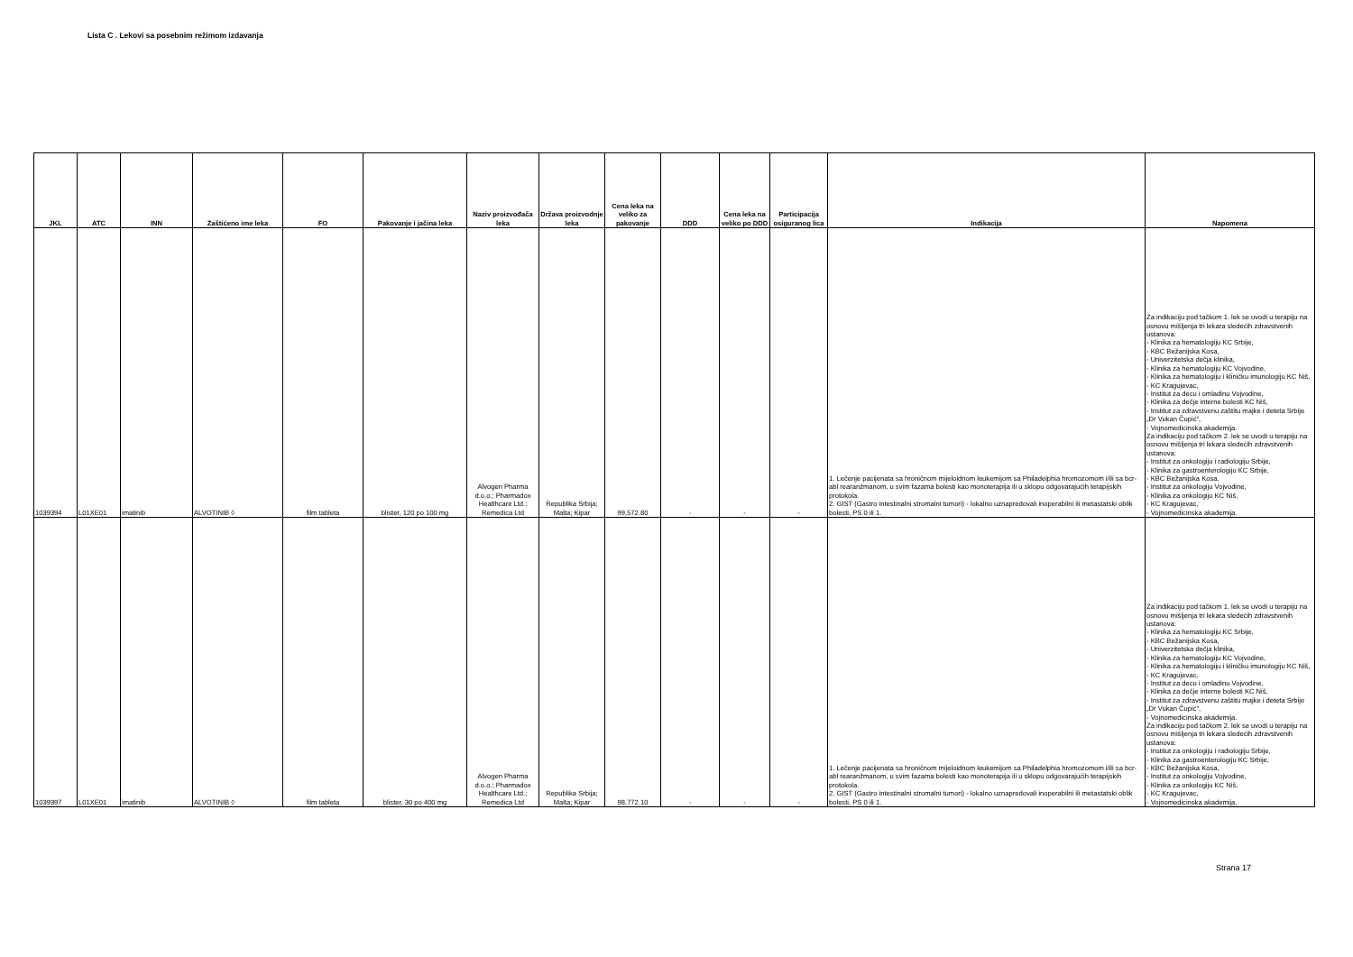Lista C . Lekovi sa posebnim režimom izdavanja
| JKL | ATC | INN | Zaštićeno ime leka | FO | Pakovanje i jačina leka | Naziv proizvođača leka | Država proizvodnje leka | Cena leka na veliko za pakovanje | DDD | Cena leka na veliko po DDD | Participacija osiguranog lica | Indikacija | Napomena |
| --- | --- | --- | --- | --- | --- | --- | --- | --- | --- | --- | --- | --- | --- |
| 1039394 | L01XE01 | imatinib | ALVOTINIB ◊ | film tableta | blister, 120 po 100 mg | Alvogen Pharma d.o.o.; Pharmadox Healthcare Ltd.; Remedica Ltd | Republika Srbija; Malta; Kipar | 99,572.80 | - | - | - | 1. Lečenje pacijenata sa hroničnom mijeloidnom leukemijom sa Philadelphia hromozomom i/ili sa bcr-abl rearanžmanom, u svim fazama bolesti kao monoterapija ili u sklopu odgovarajućih terapijskih protokola. 2. GIST (Gastro intestinalni stromalni tumori) - lokalno uznapredovali inoperabilni ili metastatski oblik bolesti, PS 0 ili 1. | Za indikaciju pod tačkom 1. lek se uvodi u terapiju na osnovu mišljenja tri lekara sledećih zdravstvenih ustanova: - Klinika za hematologiju KC Srbije, - KBC Bežanijska Kosa, - Univerzitetska dečja klinika, - Klinika za hematologiju KC Vojvodine, - Klinika za hematologiju i kliničku imunologiju KC Niš, - KC Kragujevac, - Institut za decu i omladinu Vojvodine, - Klinika za dečje interne bolesti KC Niš, - Institut za zdravstvenu zaštitu majke i deteta Srbije „Dr Vukan Čupić", - Vojnomedicinska akademija. Za indikaciju pod tačkom 2. lek se uvodi u terapiju na osnovu mišljenja tri lekara sledećih zdravstvenih ustanova: - Institut za onkologiju i radiologiju Srbije, - Klinika za gastroenterologiju KC Srbije, - KBC Bežanijska Kosa, - Institut za onkologiju Vojvodine, - Klinika za onkologiju KC Niš, - KC Kragujevac, - Vojnomedicinska akademija. |
| 1039397 | L01XE01 | imatinib | ALVOTINIB ◊ | film tableta | blister, 30 po 400 mg | Alvogen Pharma d.o.o.; Pharmadox Healthcare Ltd.; Remedica Ltd | Republika Srbija; Malta; Kipar | 98,772.10 | - | - | - | 1. Lečenje pacijenata sa hroničnom mijeloidnom leukemijom sa Philadelphia hromozomom i/ili sa bcr-abl rearanžmanom, u svim fazama bolesti kao monoterapija ili u sklopu odgovarajućih terapijskih protokola. 2. GIST (Gastro intestinalni stromalni tumori) - lokalno uznapredovali inoperabilni ili metastatski oblik bolesti, PS 0 ili 1. | Za indikaciju pod tačkom 1. lek se uvodi u terapiju na osnovu mišljenja tri lekara sledećih zdravstvenih ustanova: - Klinika za hematologiju KC Srbije, - KBC Bežanijska Kosa, - Univerzitetska dečja klinika, - Klinika za hematologiju KC Vojvodine, - Klinika za hematologiju i kliničku imunologiju KC Niš, - KC Kragujevac, - Institut za decu i omladinu Vojvodine, - Klinika za dečje interne bolesti KC Niš, - Institut za zdravstvenu zaštitu majke i deteta Srbije „Dr Vukan Čupić", - Vojnomedicinska akademija. Za indikaciju pod tačkom 2. lek se uvodi u terapiju na osnovu mišljenja tri lekara sledećih zdravstvenih ustanova: - Institut za onkologiju i radiologiju Srbije, - Klinika za gastroenterologiju KC Srbije, - KBC Bežanijska Kosa, - Institut za onkologiju Vojvodine, - Klinika za onkologiju KC Niš, - KC Kragujevac, - Vojnomedicinska akademija. |
Strana 17